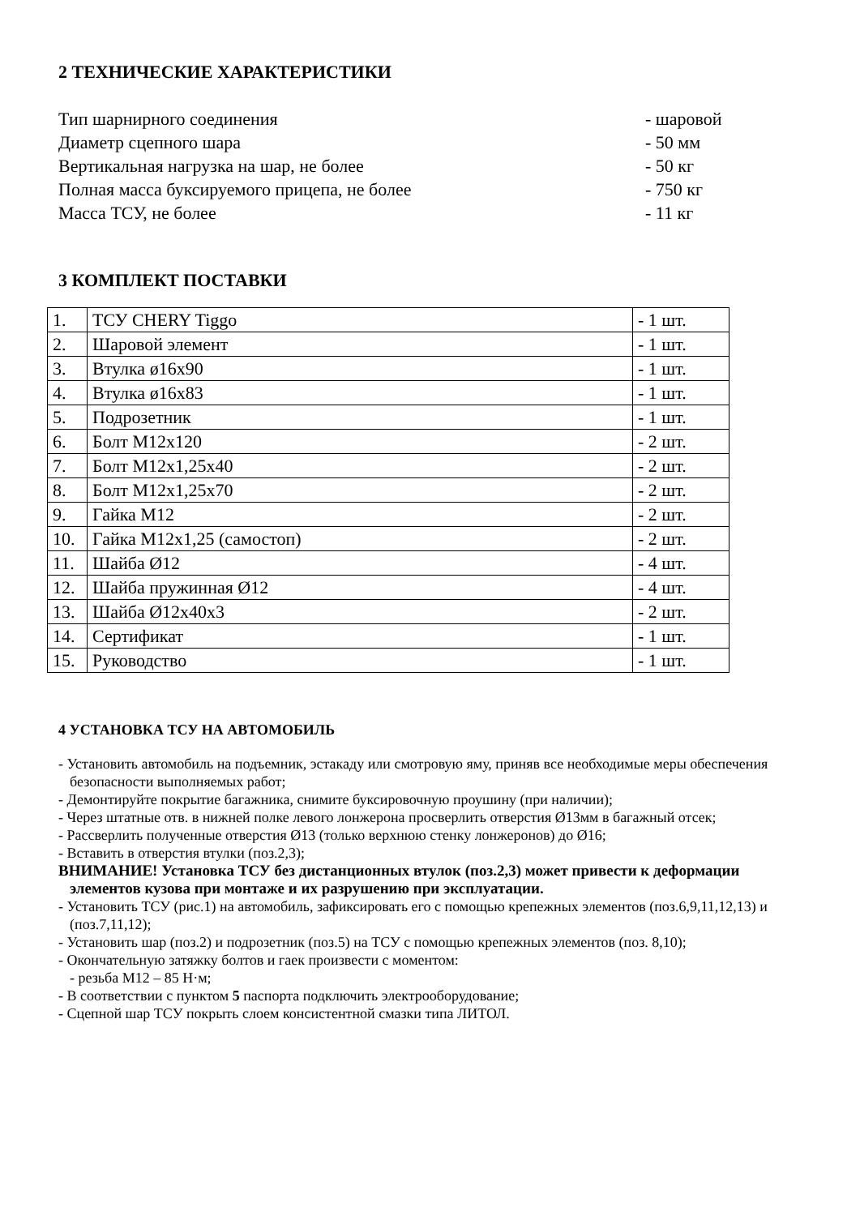2 ТЕХНИЧЕСКИЕ ХАРАКТЕРИСТИКИ
Тип шарнирного соединения - шаровой
Диаметр сцепного шара - 50 мм
Вертикальная нагрузка на шар, не более - 50 кг
Полная масса буксируемого прицепа, не более - 750 кг
Масса ТСУ, не более - 11 кг
3 КОМПЛЕКТ ПОСТАВКИ
| 1. | ТСУ CHERY Tiggo | - 1 шт. |
| 2. | Шаровой элемент | - 1 шт. |
| 3. | Втулка ø16х90 | - 1 шт. |
| 4. | Втулка ø16х83 | - 1 шт. |
| 5. | Подрозетник | - 1 шт. |
| 6. | Болт М12х120 | - 2 шт. |
| 7. | Болт М12х1,25х40 | - 2 шт. |
| 8. | Болт М12х1,25х70 | - 2 шт. |
| 9. | Гайка М12 | - 2 шт. |
| 10. | Гайка М12х1,25 (самостоп) | - 2 шт. |
| 11. | Шайба Ø12 | - 4 шт. |
| 12. | Шайба пружинная Ø12 | - 4 шт. |
| 13. | Шайба Ø12х40х3 | - 2 шт. |
| 14. | Сертификат | - 1 шт. |
| 15. | Руководство | - 1 шт. |
4 УСТАНОВКА ТСУ НА АВТОМОБИЛЬ
- Установить автомобиль на подъемник, эстакаду или смотровую яму, приняв все необходимые меры обеспечения безопасности выполняемых работ;
- Демонтируйте покрытие багажника, снимите буксировочную проушину (при наличии);
- Через штатные отв. в нижней полке левого лонжерона просверлить отверстия Ø13мм в багажный отсек;
- Рассверлить полученные отверстия Ø13 (только верхнюю стенку лонжеронов) до Ø16;
- Вставить в отверстия втулки (поз.2,3);
ВНИМАНИЕ! Установка ТСУ без дистанционных втулок (поз.2,3) может привести к деформации элементов кузова при монтаже и их разрушению при эксплуатации.
- Установить ТСУ (рис.1) на автомобиль, зафиксировать его с помощью крепежных элементов (поз.6,9,11,12,13) и (поз.7,11,12);
- Установить шар (поз.2) и подрозетник (поз.5) на ТСУ с помощью крепежных элементов (поз. 8,10);
- Окончательную затяжку болтов и гаек произвести с моментом:
- резьба М12 – 85 Н·м;
- В соответствии с пунктом 5 паспорта подключить электрооборудование;
- Сцепной шар ТСУ покрыть слоем консистентной смазки типа ЛИТОЛ.